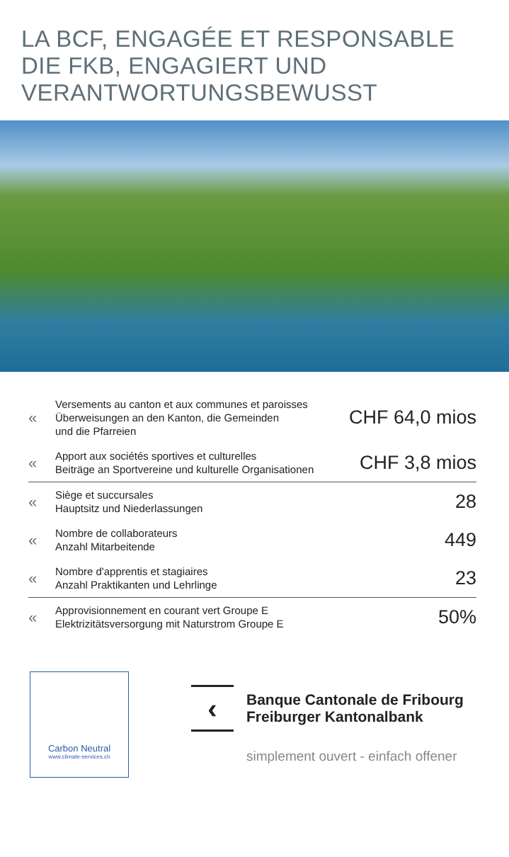LA BCF, ENGAGÉE ET RESPONSABLE
DIE FKB, ENGAGIERT UND
VERANTWORTUNGSBEWUSST
| « | Versements au canton et aux communes et paroisses Überweisungen an den Kanton, die Gemeinden und die Pfarreien | CHF 64,0 mios |
| « | Apport aux sociétés sportives et culturelles Beiträge an Sportvereine und kulturelle Organisationen | CHF 3,8 mios |
| « | Siège et succursales Hauptsitz und Niederlassungen | 28 |
| « | Nombre de collaborateurs Anzahl Mitarbeitende | 449 |
| « | Nombre d'apprentis et stagiaires Anzahl Praktikanten und Lehrlinge | 23 |
| « | Approvisionnement en courant vert Groupe E Elektrizitätsversorgung mit Naturstrom Groupe E | 50% |
Carbon Neutral
www.climate-services.ch
‹
Banque Cantonale de Fribourg
Freiburger Kantonalbank
simplement ouvert - einfach offener